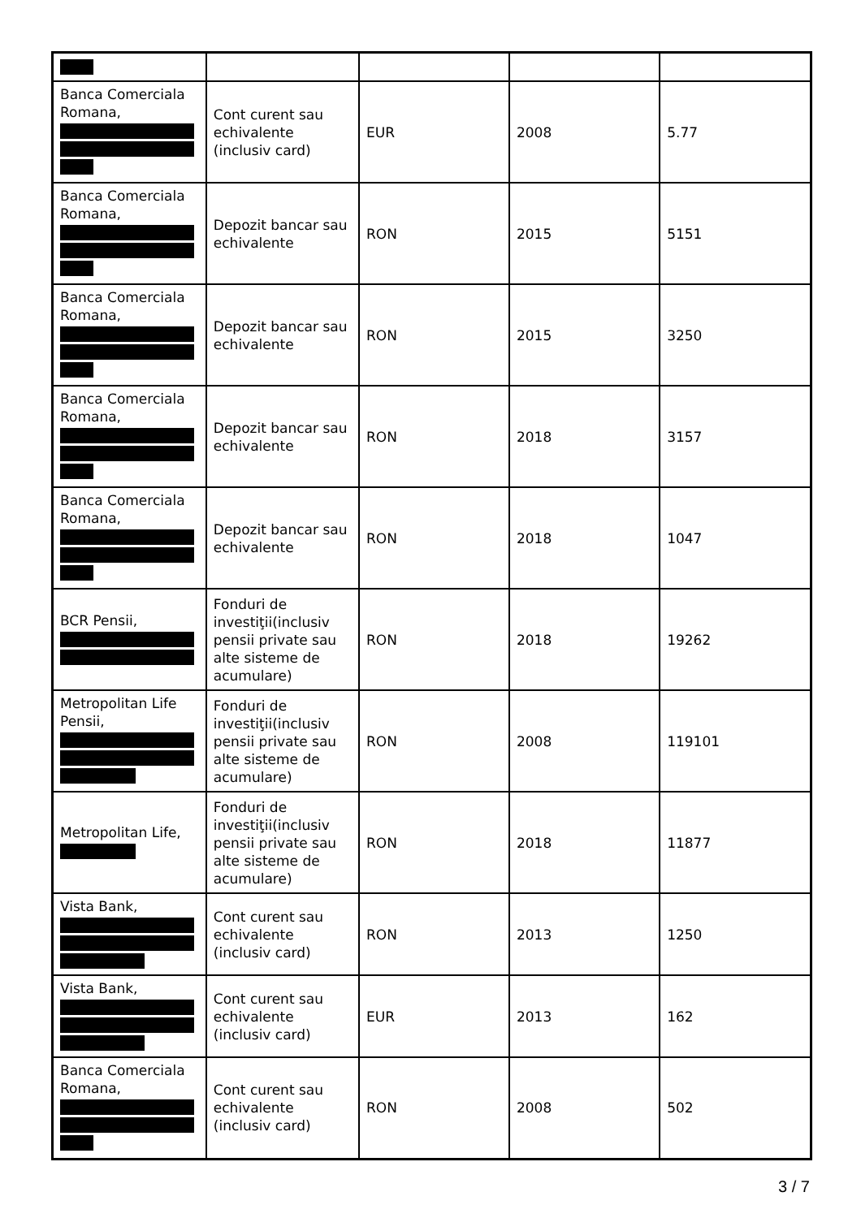| Banca Comerciala Romana, | Cont curent sau echivalente (inclusiv card) | EUR | 2008 | 5.77 |
| Banca Comerciala Romana, | Depozit bancar sau echivalente | RON | 2015 | 5151 |
| Banca Comerciala Romana, | Depozit bancar sau echivalente | RON | 2015 | 3250 |
| Banca Comerciala Romana, | Depozit bancar sau echivalente | RON | 2018 | 3157 |
| Banca Comerciala Romana, | Depozit bancar sau echivalente | RON | 2018 | 1047 |
| BCR Pensii, | Fonduri de investiţii(inclusiv pensii private sau alte sisteme de acumulare) | RON | 2018 | 19262 |
| Metropolitan Life Pensii, | Fonduri de investiţii(inclusiv pensii private sau alte sisteme de acumulare) | RON | 2008 | 119101 |
| Metropolitan Life, | Fonduri de investiţii(inclusiv pensii private sau alte sisteme de acumulare) | RON | 2018 | 11877 |
| Vista Bank, | Cont curent sau echivalente (inclusiv card) | RON | 2013 | 1250 |
| Vista Bank, | Cont curent sau echivalente (inclusiv card) | EUR | 2013 | 162 |
| Banca Comerciala Romana, | Cont curent sau echivalente (inclusiv card) | RON | 2008 | 502 |
3 / 7